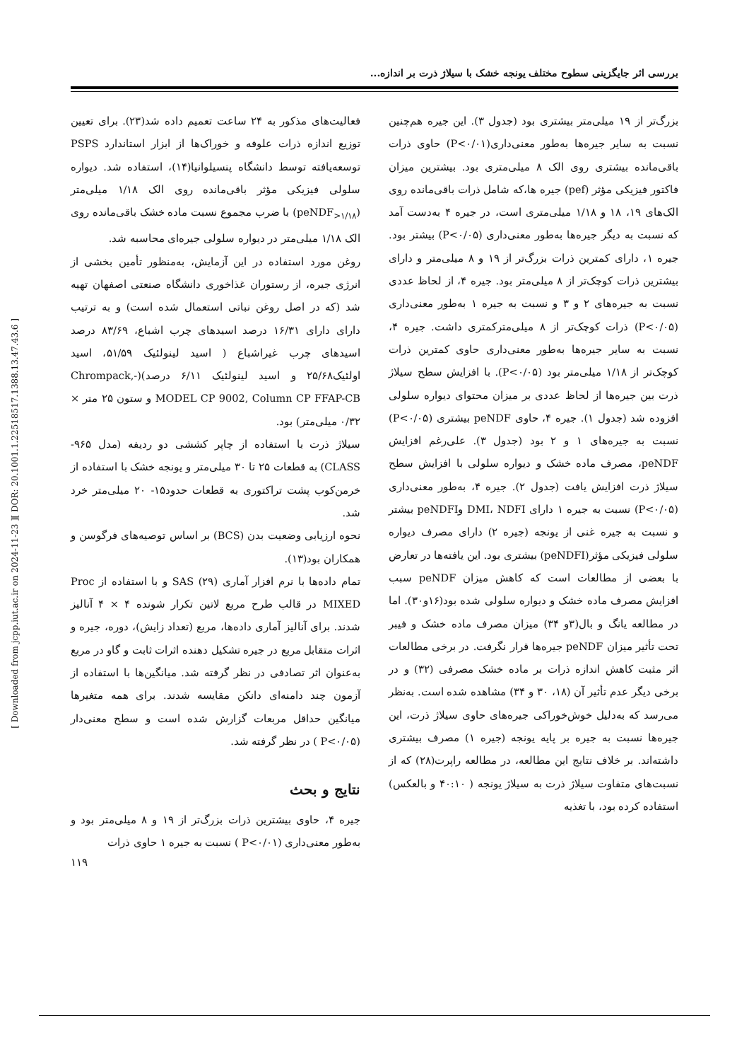بررسی اثر جایگزینی سطوح مختلف یونجه خشک با سیلاژ ذرت بر اندازه...
فعالیت‌های مذکور به ۲۴ ساعت تعمیم داده شد(۲۳). برای تعیین توزیع اندازه ذرات علوفه و خوراک‌ها از ابزار استاندارد PSPS توسعه‌یافته توسط دانشگاه پنسیلوانیا(۱۴)، استفاده شد. دیواره سلولی فیزیکی مؤثر باقی‌مانده روی الک ۱/۱۸ میلی‌متر (peNDF<sub>>۱/۱۸</sub>) با ضرب مجموع نسبت ماده خشک باقی‌مانده روی الک ۱/۱۸ میلی‌متر در دیواره سلولی جیره‌ای محاسبه شد.
روغن مورد استفاده در این آزمایش، به‌منظور تأمین بخشی از انرژی جیره، از رستوران غذاخوری دانشگاه صنعتی اصفهان تهیه شد (که در اصل روغن نباتی استعمال شده است) و به ترتیب دارای دارای ۱۶/۳۱ درصد اسیدهای چرب اشباع، ۸۳/۶۹ درصد اسیدهای چرب غیراشباع ( اسید لینولئیک ۵۱/۵۹، اسید اولئیک۲۵/۶۸ و اسید لینولئیک ۶/۱۱ درصد)(-Chrompack, MODEL CP 9002, Column CP FFAP-CB و ستون ۲۵ متر × ۰/۳۲ میلی‌متر) بود.
سیلاژ ذرت با استفاده از چاپر کششی دو ردیفه (مدل ۹۶۵- CLASS) به قطعات ۲۵ تا ۳۰ میلی‌متر و یونجه خشک با استفاده از خرمن‌کوب پشت تراکتوری به قطعات حدود۱۵- ۲۰ میلی‌متر خرد شد.
نحوه ارزیابی وضعیت بدن (BCS) بر اساس توصیه‌های فرگوسن و همکاران بود(۱۳).
تمام داده‌ها با نرم افزار آماری SAS (۲۹) و با استفاده از Proc MIXED در قالب طرح مربع لاتین تکرار شونده ۴ × ۴ آنالیز شدند. برای آنالیز آماری داده‌ها، مربع (تعداد زایش)، دوره، جیره و اثرات متقابل مربع در جیره تشکیل دهنده اثرات ثابت و گاو در مربع به‌عنوان اثر تصادفی در نظر گرفته شد. میانگین‌ها با استفاده از آزمون چند دامنه‌ای دانکن مقایسه شدند. برای همه متغیرها میانگین حداقل مربعات گزارش شده است و سطح معنی‌دار (P<۰/۰۵ ) در نظر گرفته شد.
نتایج و بحث
جیره ۴، حاوی بیشترین ذرات بزرگ‌تر از ۱۹ و ۸ میلی‌متر بود و به‌طور معنی‌داری (P<۰/۰۱ ) نسبت به جیره ۱ حاوی ذرات
بزرگ‌تر از ۱۹ میلی‌متر بیشتری بود (جدول ۳). این جیره هم‌چنین نسبت به سایر جیره‌ها به‌طور معنی‌داری(P<۰/۰۱) حاوی ذرات باقی‌مانده بیشتری روی الک ۸ میلی‌متری بود. بیشترین میزان فاکتور فیزیکی مؤثر (pef) جیره ها،که شامل ذرات باقی‌مانده روی الک‌های ۱۹، ۱۸ و ۱/۱۸ میلی‌متری است، در جیره ۴ به‌دست آمد که نسبت به دیگر جیره‌ها به‌طور معنی‌داری (P<۰/۰۵) بیشتر بود. جیره ۱، دارای کمترین ذرات بزرگ‌تر از ۱۹ و ۸ میلی‌متر و دارای بیشترین ذرات کوچک‌تر از ۸ میلی‌متر بود. جیره ۴، از لحاظ عددی نسبت به جیره‌های ۲ و ۳ و نسبت به جیره ۱ به‌طور معنی‌داری (P<۰/۰۵) ذرات کوچک‌تر از ۸ میلی‌مترکمتری داشت. جیره ۴، نسبت به سایر جیره‌ها به‌طور معنی‌داری حاوی کمترین ذرات کوچک‌تر از ۱/۱۸ میلی‌متر بود (P<۰/۰۵). با افزایش سطح سیلاژ ذرت بین جیره‌ها از لحاظ عددی بر میزان محتوای دیواره سلولی افزوده شد (جدول ۱). جیره ۴، حاوی peNDF بیشتری (P<۰/۰۵) نسبت به جیره‌های ۱ و ۲ بود (جدول ۳). علی‌رغم افزایش peNDF، مصرف ماده خشک و دیواره سلولی با افزایش سطح سیلاژ ذرت افزایش یافت (جدول ۲). جیره ۴، به‌طور معنی‌داری (P<۰/۰۵) نسبت به جیره ۱ دارای DMI، NDFI وpeNDFI بیشتر و نسبت به جیره غنی از یونجه (جیره ۲) دارای مصرف دیواره سلولی فیزیکی مؤثر(peNDFI) بیشتری بود. این یافته‌ها در تعارض با بعضی از مطالعات است که کاهش میزان peNDF سبب افزایش مصرف ماده خشک و دیواره سلولی شده بود(۱۶و۳۰). اما در مطالعه یانگ و بال(۳و ۳۴) میزان مصرف ماده خشک و فیبر تحت تأثیر میزان peNDF جیره‌ها قرار نگرفت. در برخی مطالعات اثر مثبت کاهش اندازه ذرات بر ماده خشک مصرفی (۳۲) و در برخی دیگر عدم تأثیر آن (۱۸، ۳۰ و ۳۴) مشاهده شده است. به‌نظر می‌رسد که به‌دلیل خوش‌خوراکی جیره‌های حاوی سیلاژ ذرت، این جیره‌ها نسبت به جیره بر پایه یونجه (جیره ۱) مصرف بیشتری داشته‌اند. بر خلاف نتایج این مطالعه، در مطالعه راپرت(۲۸) که از نسبت‌های متفاوت سیلاژ ذرت به سیلاژ یونجه ( ۴۰:۱۰ و بالعکس) استفاده کرده بود، با تغذیه
[ DOR: 20.1001.1.22518517.1388.13.47.43.6 ]
[ Downloaded from jcpp.iut.ac.ir on 2024-11-23 ]
۱۱۹